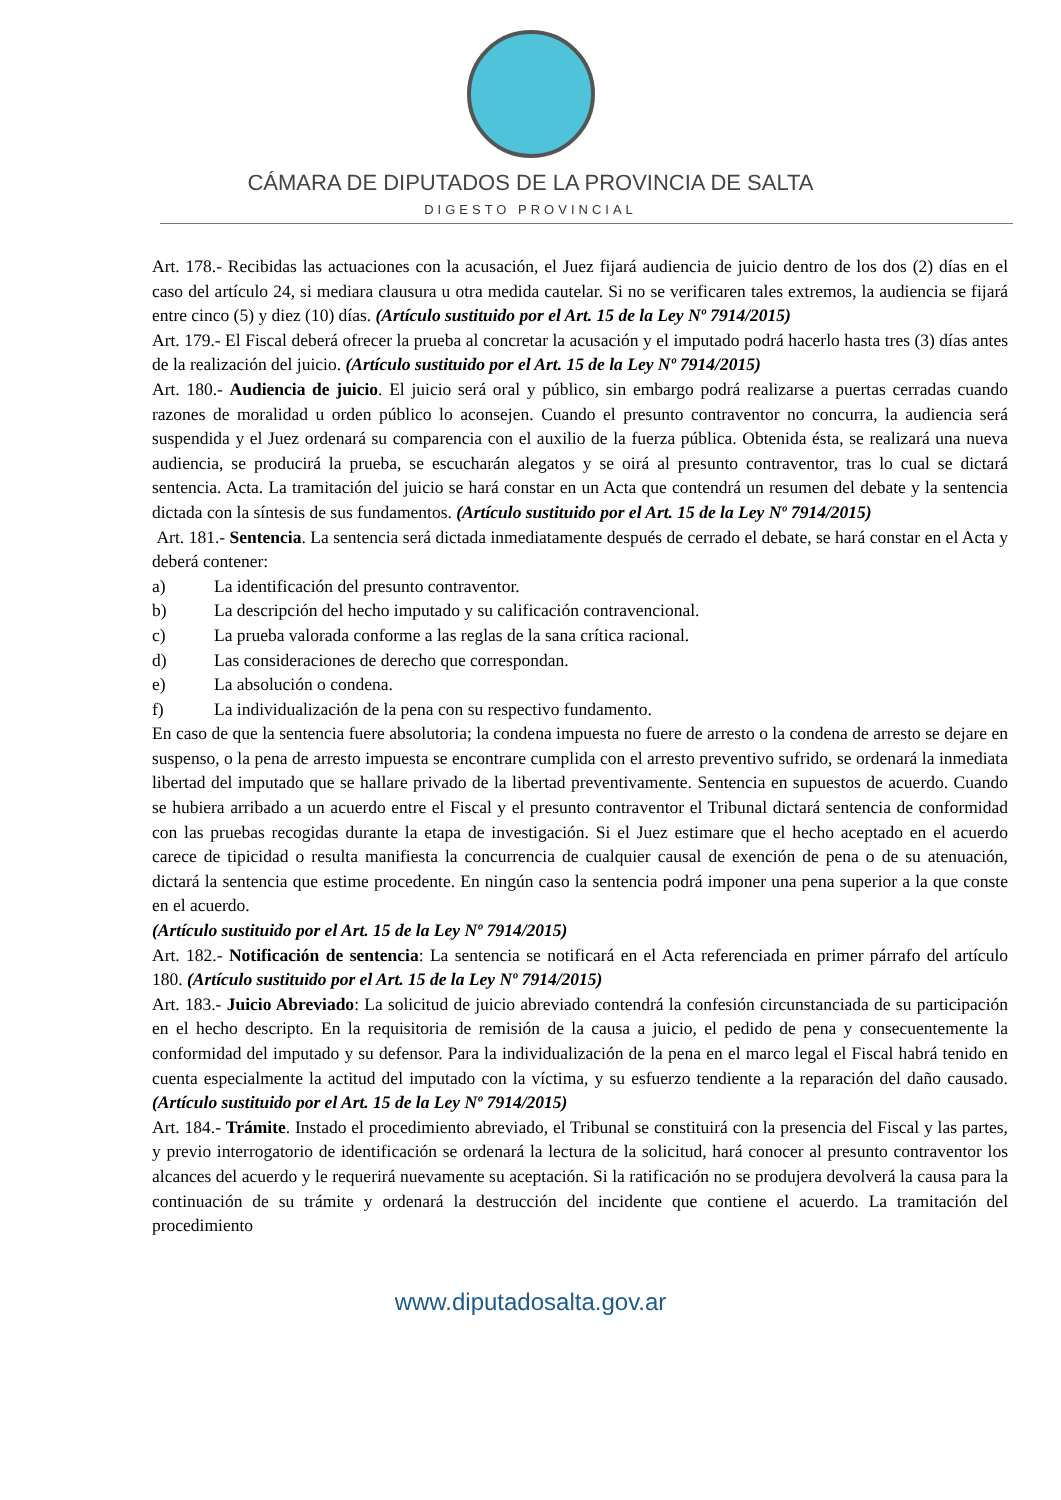CÁMARA DE DIPUTADOS DE LA PROVINCIA DE SALTA
DIGESTO PROVINCIAL
Art. 178.- Recibidas las actuaciones con la acusación, el Juez fijará audiencia de juicio dentro de los dos (2) días en el caso del artículo 24, si mediara clausura u otra medida cautelar. Si no se verificaren tales extremos, la audiencia se fijará entre cinco (5) y diez (10) días. (Artículo sustituido por el Art. 15 de la Ley Nº 7914/2015)
Art. 179.- El Fiscal deberá ofrecer la prueba al concretar la acusación y el imputado podrá hacerlo hasta tres (3) días antes de la realización del juicio. (Artículo sustituido por el Art. 15 de la Ley Nº 7914/2015)
Art. 180.- Audiencia de juicio. El juicio será oral y público, sin embargo podrá realizarse a puertas cerradas cuando razones de moralidad u orden público lo aconsejen. Cuando el presunto contraventor no concurra, la audiencia será suspendida y el Juez ordenará su comparencia con el auxilio de la fuerza pública. Obtenida ésta, se realizará una nueva audiencia, se producirá la prueba, se escucharán alegatos y se oirá al presunto contraventor, tras lo cual se dictará sentencia. Acta. La tramitación del juicio se hará constar en un Acta que contendrá un resumen del debate y la sentencia dictada con la síntesis de sus fundamentos. (Artículo sustituido por el Art. 15 de la Ley Nº 7914/2015)
Art. 181.- Sentencia. La sentencia será dictada inmediatamente después de cerrado el debate, se hará constar en el Acta y deberá contener:
a) La identificación del presunto contraventor.
b) La descripción del hecho imputado y su calificación contravencional.
c) La prueba valorada conforme a las reglas de la sana crítica racional.
d) Las consideraciones de derecho que correspondan.
e) La absolución o condena.
f) La individualización de la pena con su respectivo fundamento.
En caso de que la sentencia fuere absolutoria; la condena impuesta no fuere de arresto o la condena de arresto se dejare en suspenso, o la pena de arresto impuesta se encontrare cumplida con el arresto preventivo sufrido, se ordenará la inmediata libertad del imputado que se hallare privado de la libertad preventivamente. Sentencia en supuestos de acuerdo. Cuando se hubiera arribado a un acuerdo entre el Fiscal y el presunto contraventor el Tribunal dictará sentencia de conformidad con las pruebas recogidas durante la etapa de investigación. Si el Juez estimare que el hecho aceptado en el acuerdo carece de tipicidad o resulta manifiesta la concurrencia de cualquier causal de exención de pena o de su atenuación, dictará la sentencia que estime procedente. En ningún caso la sentencia podrá imponer una pena superior a la que conste en el acuerdo.
(Artículo sustituido por el Art. 15 de la Ley Nº 7914/2015)
Art. 182.- Notificación de sentencia: La sentencia se notificará en el Acta referenciada en primer párrafo del artículo 180. (Artículo sustituido por el Art. 15 de la Ley Nº 7914/2015)
Art. 183.- Juicio Abreviado: La solicitud de juicio abreviado contendrá la confesión circunstanciada de su participación en el hecho descripto. En la requisitoria de remisión de la causa a juicio, el pedido de pena y consecuentemente la conformidad del imputado y su defensor. Para la individualización de la pena en el marco legal el Fiscal habrá tenido en cuenta especialmente la actitud del imputado con la víctima, y su esfuerzo tendiente a la reparación del daño causado. (Artículo sustituido por el Art. 15 de la Ley Nº 7914/2015)
Art. 184.- Trámite. Instado el procedimiento abreviado, el Tribunal se constituirá con la presencia del Fiscal y las partes, y previo interrogatorio de identificación se ordenará la lectura de la solicitud, hará conocer al presunto contraventor los alcances del acuerdo y le requerirá nuevamente su aceptación. Si la ratificación no se produjera devolverá la causa para la continuación de su trámite y ordenará la destrucción del incidente que contiene el acuerdo. La tramitación del procedimiento
www.diputadosalta.gov.ar